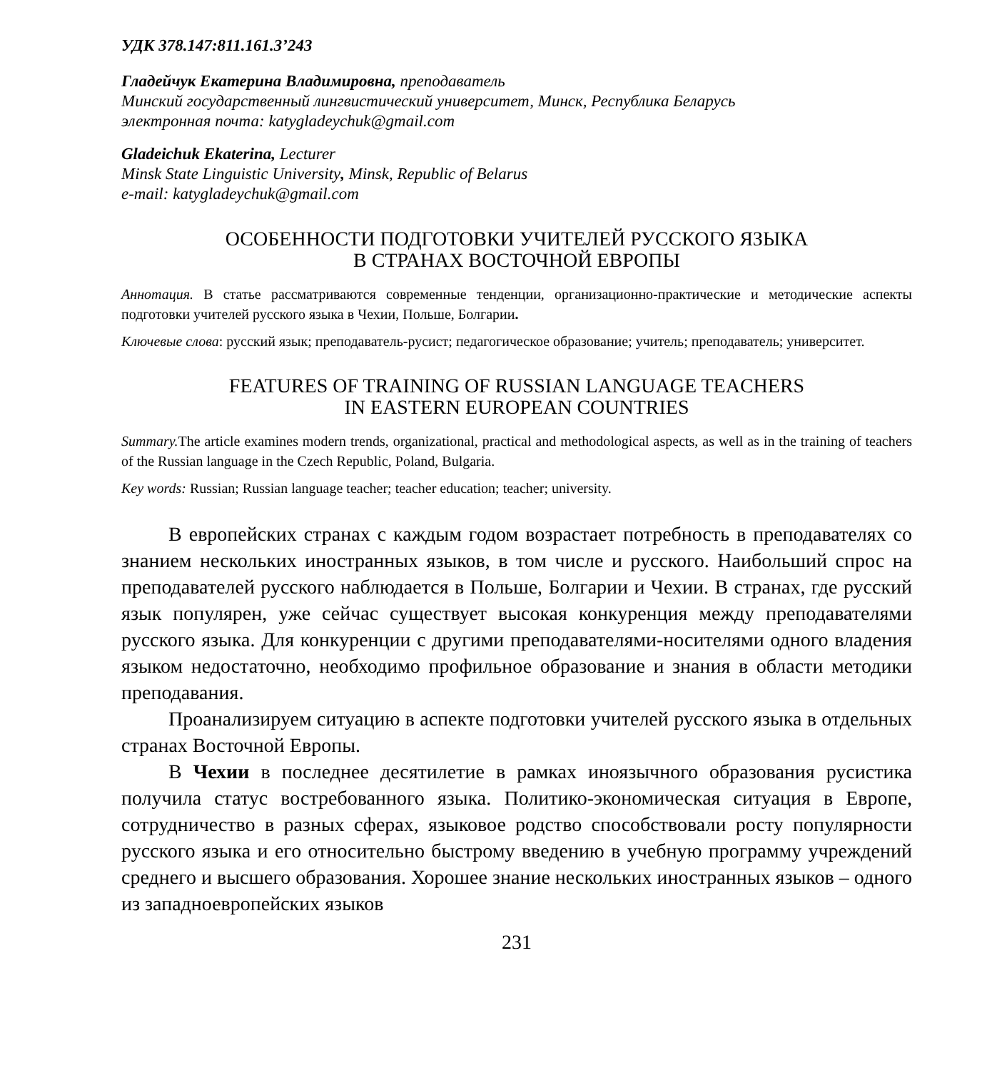УДК 378.147:811.161.3’243
Гладейчук Екатерина Владимировна, преподаватель
Минский государственный лингвистический университет, Минск, Республика Беларусь
электронная почта: katygladeychuk@gmail.com
Gladeichuk Ekaterina, Lecturer
Minsk State Linguistic University, Minsk, Republic of Belarus
e-mail: katygladeychuk@gmail.com
ОСОБЕННОСТИ ПОДГОТОВКИ УЧИТЕЛЕЙ РУССКОГО ЯЗЫКА
В СТРАНАХ ВОСТОЧНОЙ ЕВРОПЫ
Аннотация. В статье рассматриваются современные тенденции, организационно-практические и методические аспекты подготовки учителей русского языка в Чехии, Польше, Болгарии.
Ключевые слова: русский язык; преподаватель-русист; педагогическое образование; учитель; преподаватель; университет.
FEATURES OF TRAINING OF RUSSIAN LANGUAGE TEACHERS
IN EASTERN EUROPEAN COUNTRIES
Summary. The article examines modern trends, organizational, practical and methodological aspects, as well as in the training of teachers of the Russian language in the Czech Republic, Poland, Bulgaria.
Key words: Russian; Russian language teacher; teacher education; teacher; university.
В европейских странах с каждым годом возрастает потребность в преподавателях со знанием нескольких иностранных языков, в том числе и русского. Наибольший спрос на преподавателей русского наблюдается в Польше, Болгарии и Чехии. В странах, где русский язык популярен, уже сейчас существует высокая конкуренция между преподавателями русского языка. Для конкуренции с другими преподавателями-носителями одного владения языком недостаточно, необходимо профильное образование и знания в области методики преподавания.
Проанализируем ситуацию в аспекте подготовки учителей русского языка в отдельных странах Восточной Европы.
В Чехии в последнее десятилетие в рамках иноязычного образования русистика получила статус востребованного языка. Политико-экономическая ситуация в Европе, сотрудничество в разных сферах, языковое родство способствовали росту популярности русского языка и его относительно быстрому введению в учебную программу учреждений среднего и высшего образования. Хорошее знание нескольких иностранных языков – одного из западноевропейских языков
231